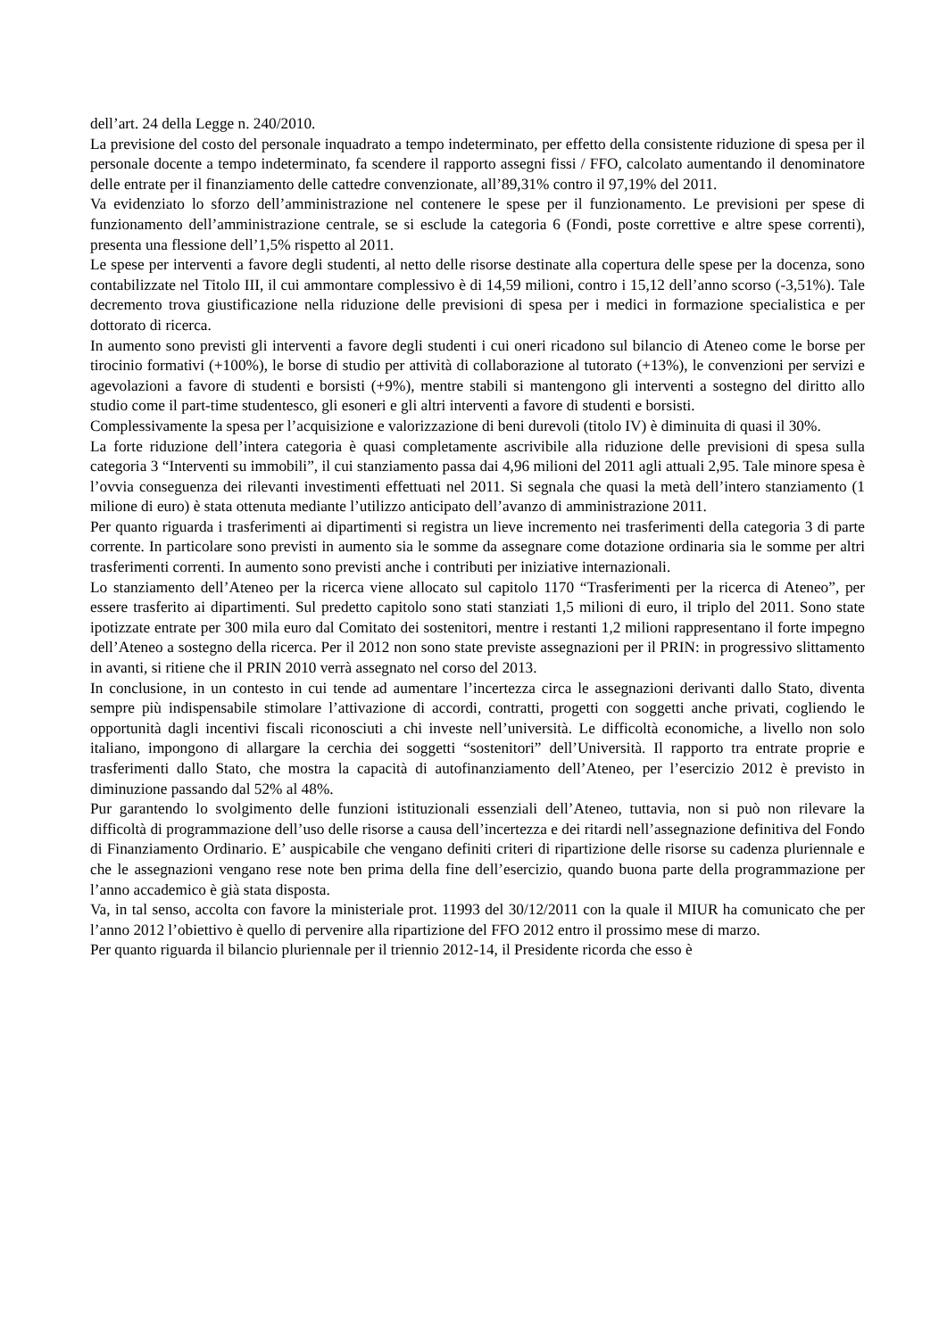dell’art. 24 della Legge n. 240/2010.
La previsione del costo del personale inquadrato a tempo indeterminato, per effetto della consistente riduzione di spesa per il personale docente a tempo indeterminato, fa scendere il rapporto assegni fissi / FFO, calcolato aumentando il denominatore delle entrate per il finanziamento delle cattedre convenzionate, all’89,31% contro il 97,19% del 2011.
Va evidenziato lo sforzo dell’amministrazione nel contenere le spese per il funzionamento. Le previsioni per spese di funzionamento dell’amministrazione centrale, se si esclude la categoria 6 (Fondi, poste correttive e altre spese correnti), presenta una flessione dell’1,5% rispetto al 2011.
Le spese per interventi a favore degli studenti, al netto delle risorse destinate alla copertura delle spese per la docenza, sono contabilizzate nel Titolo III, il cui ammontare complessivo è di 14,59 milioni, contro i 15,12 dell’anno scorso (-3,51%). Tale decremento trova giustificazione nella riduzione delle previsioni di spesa per i medici in formazione specialistica e per dottorato di ricerca.
In aumento sono previsti gli interventi a favore degli studenti i cui oneri ricadono sul bilancio di Ateneo come le borse per tirocinio formativi (+100%), le borse di studio per attività di collaborazione al tutorato (+13%), le convenzioni per servizi e agevolazioni a favore di studenti e borsisti (+9%), mentre stabili si mantengono gli interventi a sostegno del diritto allo studio come il part-time studentesco, gli esoneri e gli altri interventi a favore di studenti e borsisti.
Complessivamente la spesa per l’acquisizione e valorizzazione di beni durevoli (titolo IV) è diminuita di quasi il 30%.
La forte riduzione dell’intera categoria è quasi completamente ascrivibile alla riduzione delle previsioni di spesa sulla categoria 3 “Interventi su immobili”, il cui stanziamento passa dai 4,96 milioni del 2011 agli attuali 2,95. Tale minore spesa è l’ovvia conseguenza dei rilevanti investimenti effettuati nel 2011. Si segnala che quasi la metà dell’intero stanziamento (1 milione di euro) è stata ottenuta mediante l’utilizzo anticipato dell’avanzo di amministrazione 2011.
Per quanto riguarda i trasferimenti ai dipartimenti si registra un lieve incremento nei trasferimenti della categoria 3 di parte corrente. In particolare sono previsti in aumento sia le somme da assegnare come dotazione ordinaria sia le somme per altri trasferimenti correnti. In aumento sono previsti anche i contributi per iniziative internazionali.
Lo stanziamento dell’Ateneo per la ricerca viene allocato sul capitolo 1170 “Trasferimenti per la ricerca di Ateneo”, per essere trasferito ai dipartimenti. Sul predetto capitolo sono stati stanziati 1,5 milioni di euro, il triplo del 2011. Sono state ipotizzate entrate per 300 mila euro dal Comitato dei sostenitori, mentre i restanti 1,2 milioni rappresentano il forte impegno dell’Ateneo a sostegno della ricerca. Per il 2012 non sono state previste assegnazioni per il PRIN: in progressivo slittamento in avanti, si ritiene che il PRIN 2010 verrà assegnato nel corso del 2013.
In conclusione, in un contesto in cui tende ad aumentare l’incertezza circa le assegnazioni derivanti dallo Stato, diventa sempre più indispensabile stimolare l’attivazione di accordi, contratti, progetti con soggetti anche privati, cogliendo le opportunità dagli incentivi fiscali riconosciuti a chi investe nell’università. Le difficoltà economiche, a livello non solo italiano, impongono di allargare la cerchia dei soggetti “sostenitori” dell’Università. Il rapporto tra entrate proprie e trasferimenti dallo Stato, che mostra la capacità di autofinanziamento dell’Ateneo, per l’esercizio 2012 è previsto in diminuzione passando dal 52% al 48%.
Pur garantendo lo svolgimento delle funzioni istituzionali essenziali dell’Ateneo, tuttavia, non si può non rilevare la difficoltà di programmazione dell’uso delle risorse a causa dell’incertezza e dei ritardi nell’assegnazione definitiva del Fondo di Finanziamento Ordinario. E’ auspicabile che vengano definiti criteri di ripartizione delle risorse su cadenza pluriennale e che le assegnazioni vengano rese note ben prima della fine dell’esercizio, quando buona parte della programmazione per l’anno accademico è già stata disposta.
Va, in tal senso, accolta con favore la ministeriale prot. 11993 del 30/12/2011 con la quale il MIUR ha comunicato che per l’anno 2012 l’obiettivo è quello di pervenire alla ripartizione del FFO 2012 entro il prossimo mese di marzo.
Per quanto riguarda il bilancio pluriennale per il triennio 2012-14, il Presidente ricorda che esso è